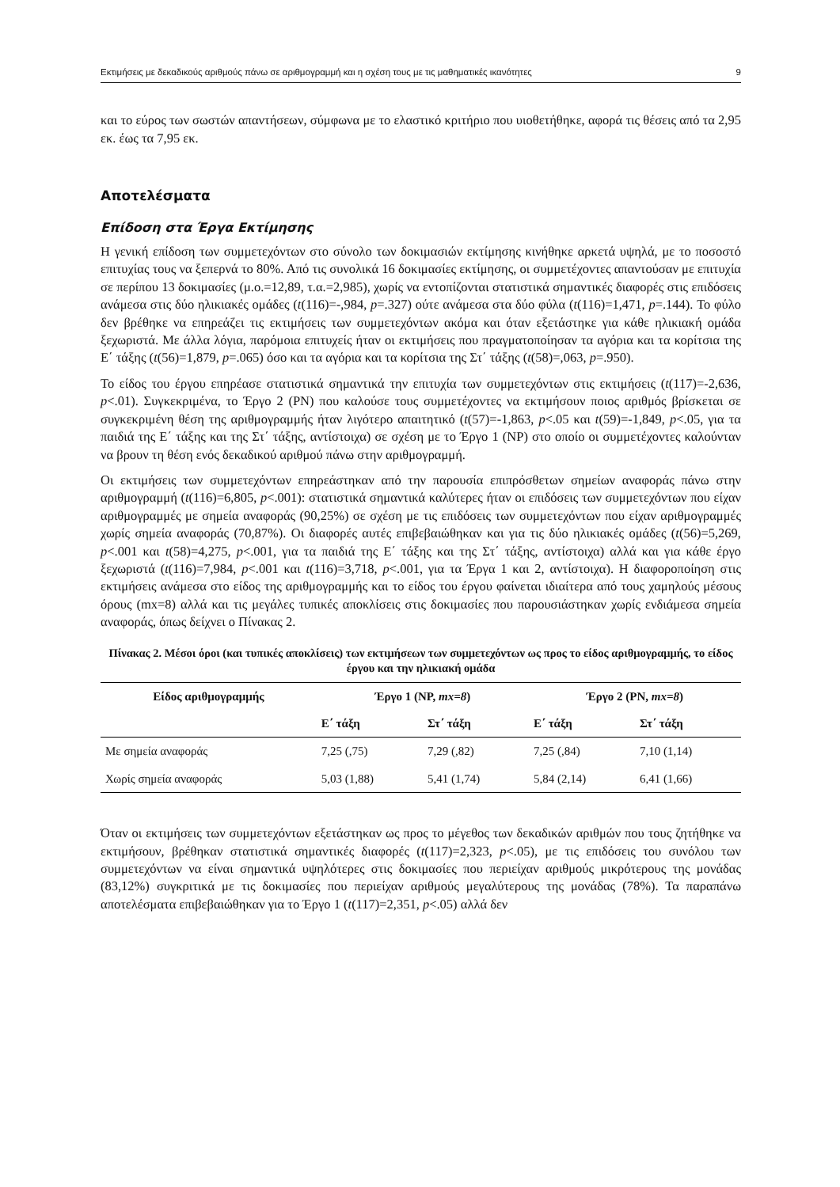Εκτιμήσεις με δεκαδικούς αριθμούς πάνω σε αριθμογραμμή και η σχέση τους με τις μαθηματικές ικανότητες 9
και το εύρος των σωστών απαντήσεων, σύμφωνα με το ελαστικό κριτήριο που υιοθετήθηκε, αφορά τις θέσεις από τα 2,95 εκ. έως τα 7,95 εκ.
Αποτελέσματα
Επίδοση στα Έργα Εκτίμησης
Η γενική επίδοση των συμμετεχόντων στο σύνολο των δοκιμασιών εκτίμησης κινήθηκε αρκετά υψηλά, με το ποσοστό επιτυχίας τους να ξεπερνά το 80%. Από τις συνολικά 16 δοκιμασίες εκτίμησης, οι συμμετέχοντες απαντούσαν με επιτυχία σε περίπου 13 δοκιμασίες (μ.ο.=12,89, τ.α.=2,985), χωρίς να εντοπίζονται στατιστικά σημαντικές διαφορές στις επιδόσεις ανάμεσα στις δύο ηλικιακές ομάδες (t(116)=-,984, p=.327) ούτε ανάμεσα στα δύο φύλα (t(116)=1,471, p=.144). Το φύλο δεν βρέθηκε να επηρεάζει τις εκτιμήσεις των συμμετεχόντων ακόμα και όταν εξετάστηκε για κάθε ηλικιακή ομάδα ξεχωριστά. Με άλλα λόγια, παρόμοια επιτυχείς ήταν οι εκτιμήσεις που πραγματοποίησαν τα αγόρια και τα κορίτσια της Ε΄ τάξης (t(56)=1,879, p=.065) όσο και τα αγόρια και τα κορίτσια της Στ΄ τάξης (t(58)=,063, p=.950).
Το είδος του έργου επηρέασε στατιστικά σημαντικά την επιτυχία των συμμετεχόντων στις εκτιμήσεις (t(117)=-2,636, p<.01). Συγκεκριμένα, το Έργο 2 (PN) που καλούσε τους συμμετέχοντες να εκτιμήσουν ποιος αριθμός βρίσκεται σε συγκεκριμένη θέση της αριθμογραμμής ήταν λιγότερο απαιτητικό (t(57)=-1,863, p<.05 και t(59)=-1,849, p<.05, για τα παιδιά της Ε΄ τάξης και της Στ΄ τάξης, αντίστοιχα) σε σχέση με το Έργο 1 (NP) στο οποίο οι συμμετέχοντες καλούνταν να βρουν τη θέση ενός δεκαδικού αριθμού πάνω στην αριθμογραμμή.
Οι εκτιμήσεις των συμμετεχόντων επηρεάστηκαν από την παρουσία επιπρόσθετων σημείων αναφοράς πάνω στην αριθμογραμμή (t(116)=6,805, p<.001): στατιστικά σημαντικά καλύτερες ήταν οι επιδόσεις των συμμετεχόντων που είχαν αριθμογραμμές με σημεία αναφοράς (90,25%) σε σχέση με τις επιδόσεις των συμμετεχόντων που είχαν αριθμογραμμές χωρίς σημεία αναφοράς (70,87%). Οι διαφορές αυτές επιβεβαιώθηκαν και για τις δύο ηλικιακές ομάδες (t(56)=5,269, p<.001 και t(58)=4,275, p<.001, για τα παιδιά της Ε΄ τάξης και της Στ΄ τάξης, αντίστοιχα) αλλά και για κάθε έργο ξεχωριστά (t(116)=7,984, p<.001 και t(116)=3,718, p<.001, για τα Έργα 1 και 2, αντίστοιχα). Η διαφοροποίηση στις εκτιμήσεις ανάμεσα στο είδος της αριθμογραμμής και το είδος του έργου φαίνεται ιδιαίτερα από τους χαμηλούς μέσους όρους (mx=8) αλλά και τις μεγάλες τυπικές αποκλίσεις στις δοκιμασίες που παρουσιάστηκαν χωρίς ενδιάμεσα σημεία αναφοράς, όπως δείχνει ο Πίνακας 2.
Πίνακας 2. Μέσοι όροι (και τυπικές αποκλίσεις) των εκτιμήσεων των συμμετεχόντων ως προς το είδος αριθμογραμμής, το είδος έργου και την ηλικιακή ομάδα
| Είδος αριθμογραμμής | Έργο 1 (NP, mx=8 ) | | Έργο 2 (PN, mx=8 ) | |
| --- | --- | --- | --- | --- |
| | Ε΄ τάξη | Στ΄ τάξη | Ε΄ τάξη | Στ΄ τάξη |
| Με σημεία αναφοράς | 7,25 (,75) | 7,29 (,82) | 7,25 (,84) | 7,10 (1,14) |
| Χωρίς σημεία αναφοράς | 5,03 (1,88) | 5,41 (1,74) | 5,84 (2,14) | 6,41 (1,66) |
Όταν οι εκτιμήσεις των συμμετεχόντων εξετάστηκαν ως προς το μέγεθος των δεκαδικών αριθμών που τους ζητήθηκε να εκτιμήσουν, βρέθηκαν στατιστικά σημαντικές διαφορές (t(117)=2,323, p<.05), με τις επιδόσεις του συνόλου των συμμετεχόντων να είναι σημαντικά υψηλότερες στις δοκιμασίες που περιείχαν αριθμούς μικρότερους της μονάδας (83,12%) συγκριτικά με τις δοκιμασίες που περιείχαν αριθμούς μεγαλύτερους της μονάδας (78%). Τα παραπάνω αποτελέσματα επιβεβαιώθηκαν για το Έργο 1 (t(117)=2,351, p<.05) αλλά δεν